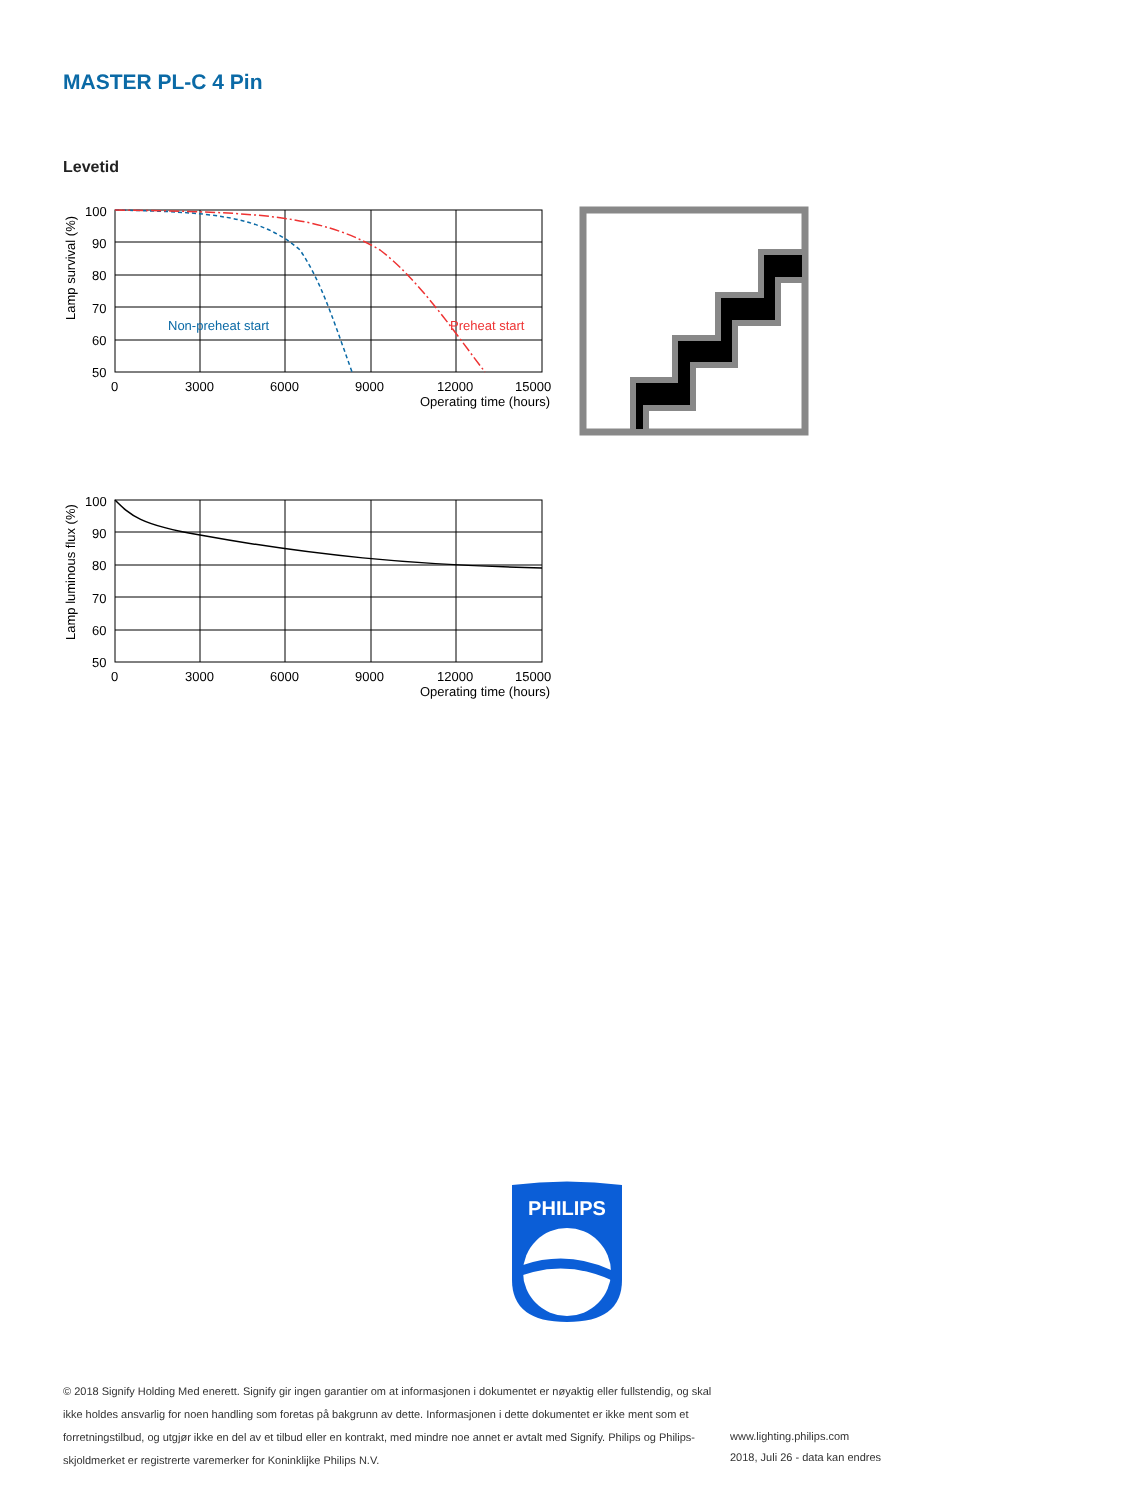MASTER PL-C 4 Pin
Levetid
Non-preheat start
Preheat start
100
90
80
70
60
50
0
3000
6000
9000
12000
15000
Operating time (hours)
Lamp survival (%)
100
90
80
70
60
50
0
3000
6000
9000
12000
15000
Operating time (hours)
Lamp luminous flux (%)
PHILIPS
© 2018 Signify Holding Med enerett. Signify gir ingen garantier om at informasjonen i dokumentet er nøyaktig eller fullstendig, og skal ikke holdes ansvarlig for noen handling som foretas på bakgrunn av dette. Informasjonen i dette dokumentet er ikke ment som et forretningstilbud, og utgjør ikke en del av et tilbud eller en kontrakt, med mindre noe annet er avtalt med Signify. Philips og Philips-skjoldmerket er registrerte varemerker for Koninklijke Philips N.V.
www.lighting.philips.com
2018, Juli 26 - data kan endres